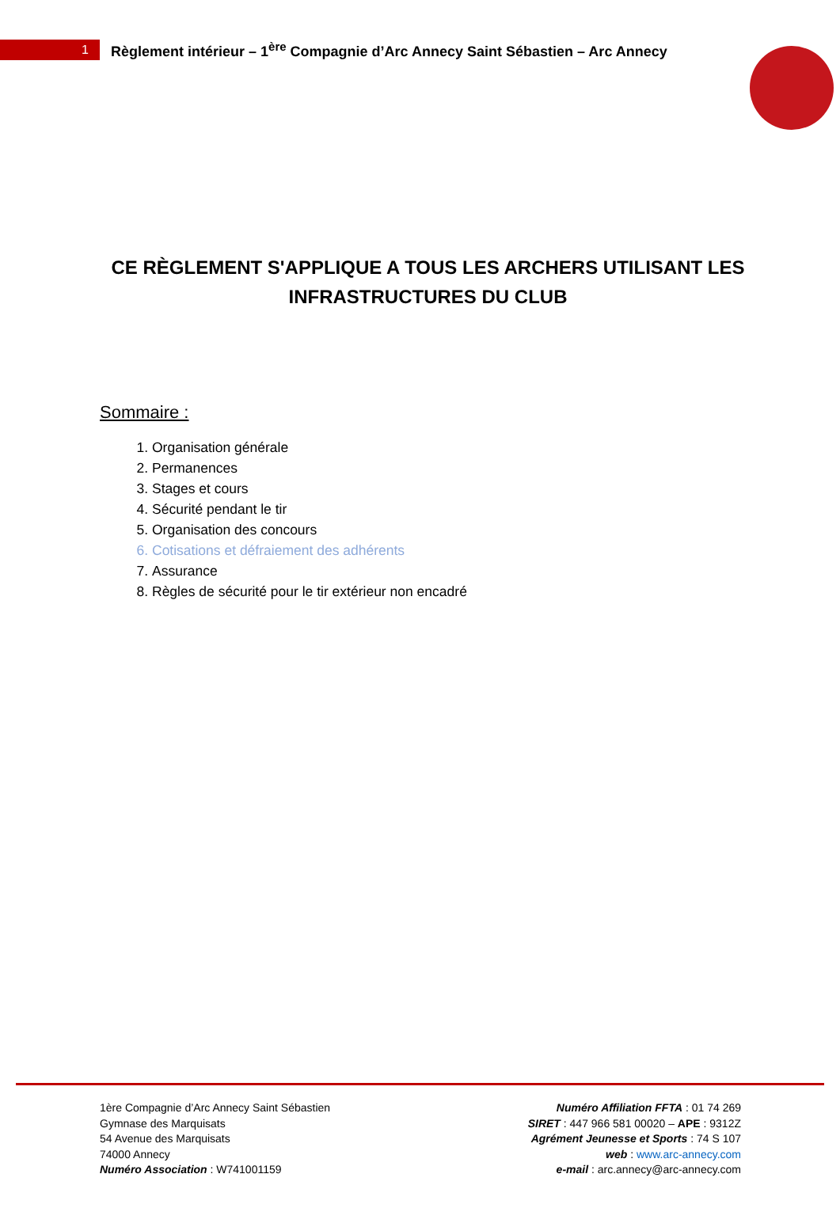1
Règlement intérieur – 1<sup>ère</sup> Compagnie d’Arc Annecy Saint Sébastien – Arc Annecy
CE RÈGLEMENT S'APPLIQUE A TOUS LES ARCHERS UTILISANT LES INFRASTRUCTURES DU CLUB
Sommaire :
1. Organisation générale
2. Permanences
3. Stages et cours
4. Sécurité pendant le tir
5. Organisation des concours
6. Cotisations et défraiement des adhérents
7. Assurance
8. Règles de sécurité pour le tir extérieur non encadré
1ère Compagnie d’Arc Annecy Saint Sébastien
Gymnase des Marquisats
54 Avenue des Marquisats
74000 Annecy
Numéro Association : W741001159
Numéro Affiliation FFTA : 01 74 269
SIRET : 447 966 581 00020 – APE : 9312Z
Agrément Jeunesse et Sports : 74 S 107
web : www.arc-annecy.com
e-mail : arc.annecy@arc-annecy.com